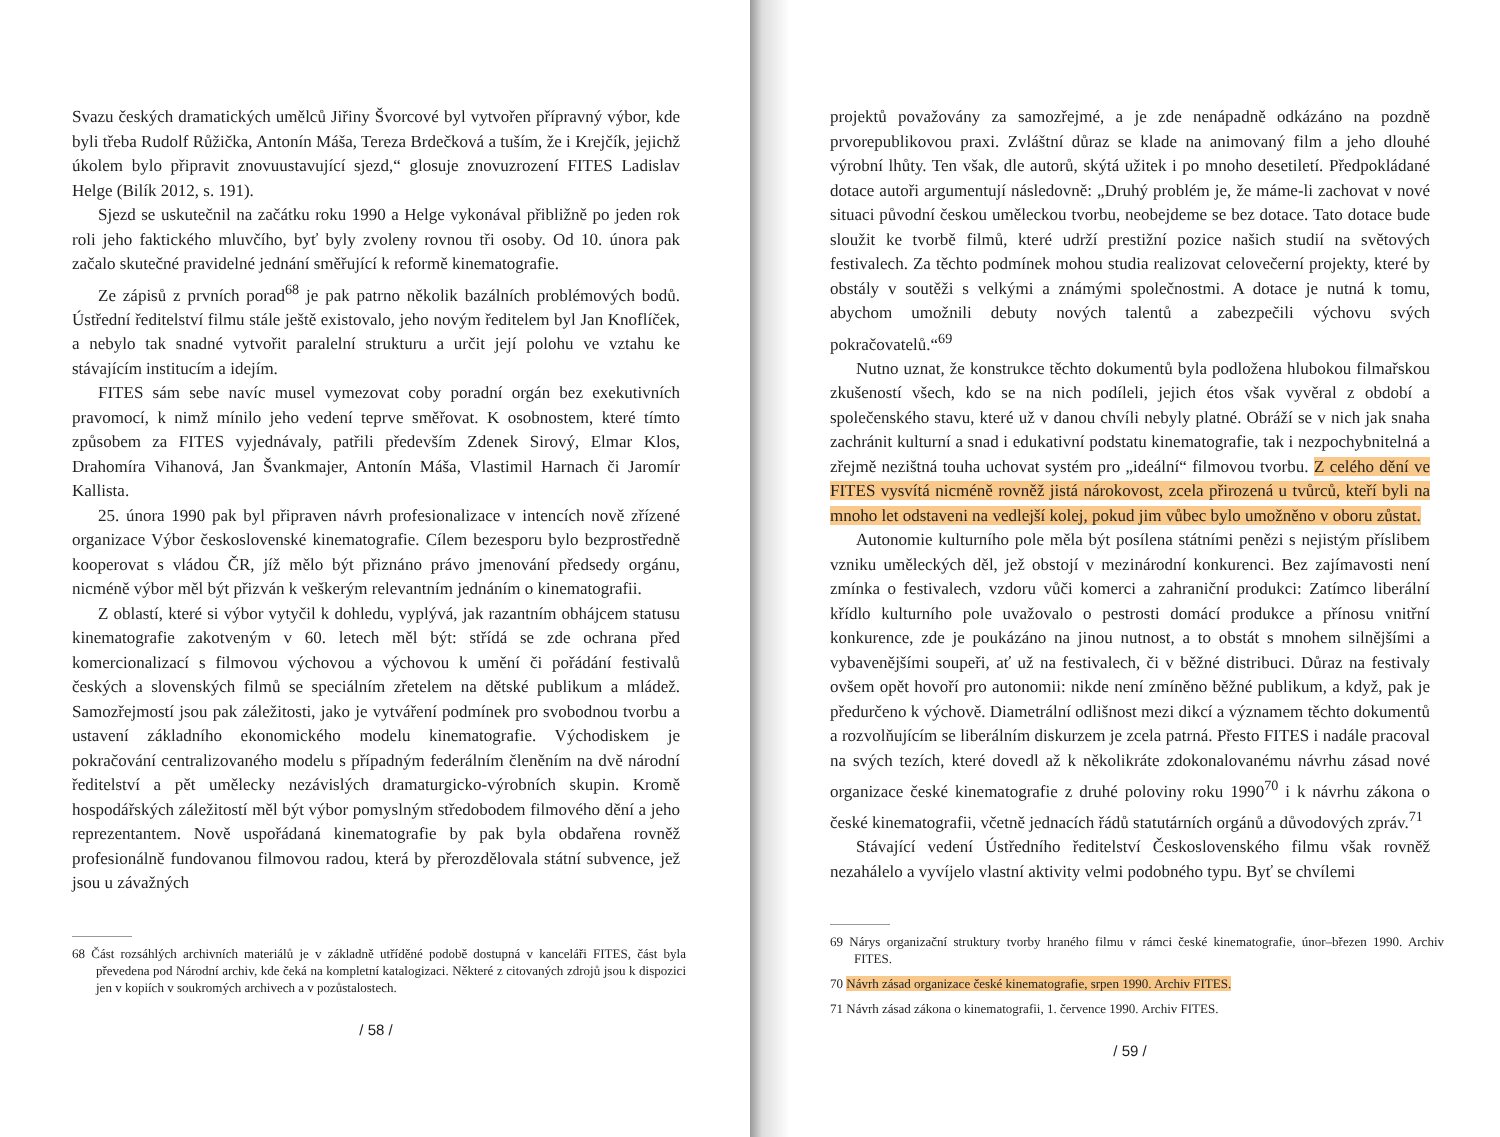Svazu českých dramatických umělců Jiřiny Švorcové byl vytvořen přípravný výbor, kde byli třeba Rudolf Růžička, Antonín Máša, Tereza Brdečková a tuším, že i Krejčík, jejichž úkolem bylo připravit znovuustavující sjezd,“ glosuje znovuzrození FITES Ladislav Helge (Bilík 2012, s. 191).
Sjezd se uskutečnil na začátku roku 1990 a Helge vykonával přibližně po jeden rok roli jeho faktického mluvčího, byť byly zvoleny rovnou tři osoby. Od 10. února pak začalo skutečné pravidelné jednání směřující k reformě kinematografie.
Ze zápisů z prvních porad<sup>68</sup> je pak patrno několik bazálních problémových bodů. Ústřední ředitelství filmu stále ještě existovalo, jeho novým ředitelem byl Jan Knoflíček, a nebylo tak snadné vytvořit paralelní strukturu a určit její polohu ve vztahu ke stávajícím institucím a idejím.
FITES sám sebe navíc musel vymezovat coby poradní orgán bez exekutivních pravomocí, k nimž mínilo jeho vedení teprve směřovat. K osobnostem, které tímto způsobem za FITES vyjednávaly, patřili především Zdenek Sirový, Elmar Klos, Drahomíra Vihanová, Jan Švankmajer, Antonín Máša, Vlastimil Harnach či Jaromír Kallista.
25. února 1990 pak byl připraven návrh profesionalizace v intencích nově zřízené organizace Výbor československé kinematografie. Cílem bezesporu bylo bezprostředně kooperovat s vládou ČR, jíž mělo být přiznáno právo jmenování předsedy orgánu, nicméně výbor měl být přizván k veškerým relevantním jednáním o kinematografii.
Z oblastí, které si výbor vytyčil k dohledu, vyplývá, jak razantním obhájcem statusu kinematografie zakotveným v 60. letech měl být: střídá se zde ochrana před komercionalizací s filmovou výchovou a výchovou k umění či pořádání festivalů českých a slovenských filmů se speciálním zřetelem na dětské publikum a mládež. Samozřejmostí jsou pak záležitosti, jako je vytváření podmínek pro svobodnou tvorbu a ustavení základního ekonomického modelu kinematografie. Východiskem je pokračování centralizovaného modelu s případným federálním členěním na dvě národní ředitelství a pět umělecky nezávislých dramaturgicko-výrobních skupin. Kromě hospodářských záležitostí měl být výbor pomyslným středobodem filmového dění a jeho reprezentantem. Nově uspořádaná kinematografie by pak byla obdařena rovněž profesionálně fundovanou filmovou radou, která by přerozdělovala státní subvence, jež jsou u závažných
68 Část rozsáhlých archivních materiálů je v základně utříděné podobě dostupná v kanceláři FITES, část byla převedena pod Národní archiv, kde čeká na kompletní katalogizaci. Některé z citovaných zdrojů jsou k dispozici jen v kopiích v soukromých archivech a v pozůstalostech.
/ 58 /
projektů považovány za samozřejmé, a je zde nenápadně odkázáno na pozdně prvorepublikovou praxi. Zvláštní důraz se klade na animovaný film a jeho dlouhé výrobní lhůty. Ten však, dle autorů, skýtá užitek i po mnoho desetiletí. Předpokládané dotace autoři argumentují následovně: „Druhý problém je, že máme-li zachovat v nové situaci původní českou uměleckou tvorbu, neobejdeme se bez dotace. Tato dotace bude sloužit ke tvorbě filmů, které udrží prestižní pozice našich studií na světových festivalech. Za těchto podmínek mohou studia realizovat celovečerní projekty, které by obstály v soutěži s velkými a známými společnostmi. A dotace je nutná k tomu, abychom umožnili debuty nových talentů a zabezpečili výchovu svých pokračovatelů.“<sup>69</sup>
Nutno uznat, že konstrukce těchto dokumentů byla podložena hlubokou filmařskou zkušeností všech, kdo se na nich podíleli, jejich étos však vyvěral z období a společenského stavu, které už v danou chvíli nebyly platné. Obráží se v nich jak snaha zachránit kulturní a snad i edukativní podstatu kinematografie, tak i nezpochybnitelná a zřejmě nezištná touha uchovat systém pro „ideální“ filmovou tvorbu. Z celého dění ve FITES vysvítá nicméně rovněž jistá nárokovost, zcela přirozená u tvůrců, kteří byli na mnoho let odstaveni na vedlejší kolej, pokud jim vůbec bylo umožněno v oboru zůstat.
Autonomie kulturního pole měla být posílena státními penězi s nejistým příslibem vzniku uměleckých děl, jež obstojí v mezinárodní konkurenci. Bez zajímavosti není zmínka o festivalech, vzdoru vůči komerci a zahraniční produkci: Zatímco liberální křídlo kulturního pole uvažovalo o pestrosti domácí produkce a přínosu vnitřní konkurence, zde je poukázáno na jinou nutnost, a to obstát s mnohem silnějšími a vybavenějšími soupeři, ať už na festivalech, či v běžné distribuci. Důraz na festivaly ovšem opět hovoří pro autonomii: nikde není zmíněno běžné publikum, a když, pak je předurčeno k výchově. Diametrální odlišnost mezi dikcí a významem těchto dokumentů a rozvolňujícím se liberálním diskurzem je zcela patrná. Přesto FITES i nadále pracoval na svých tezích, které dovedl až k několikráte zdokonalovanému návrhu zásad nové organizace české kinematografie z druhé poloviny roku 1990<sup>70</sup> i k návrhu zákona o české kinematografii, včetně jednacích řádů statutárních orgánů a důvodových zpráv.<sup>71</sup>
Stávající vedení Ústředního ředitelství Československého filmu však rovněž nezahálelo a vyvíjelo vlastní aktivity velmi podobného typu. Byť se chvílemi
69 Nárys organizační struktury tvorby hraného filmu v rámci české kinematografie, únor–březen 1990. Archiv FITES.
70 Návrh zásad organizace české kinematografie, srpen 1990. Archiv FITES.
71 Návrh zásad zákona o kinematografii, 1. července 1990. Archiv FITES.
/ 59 /